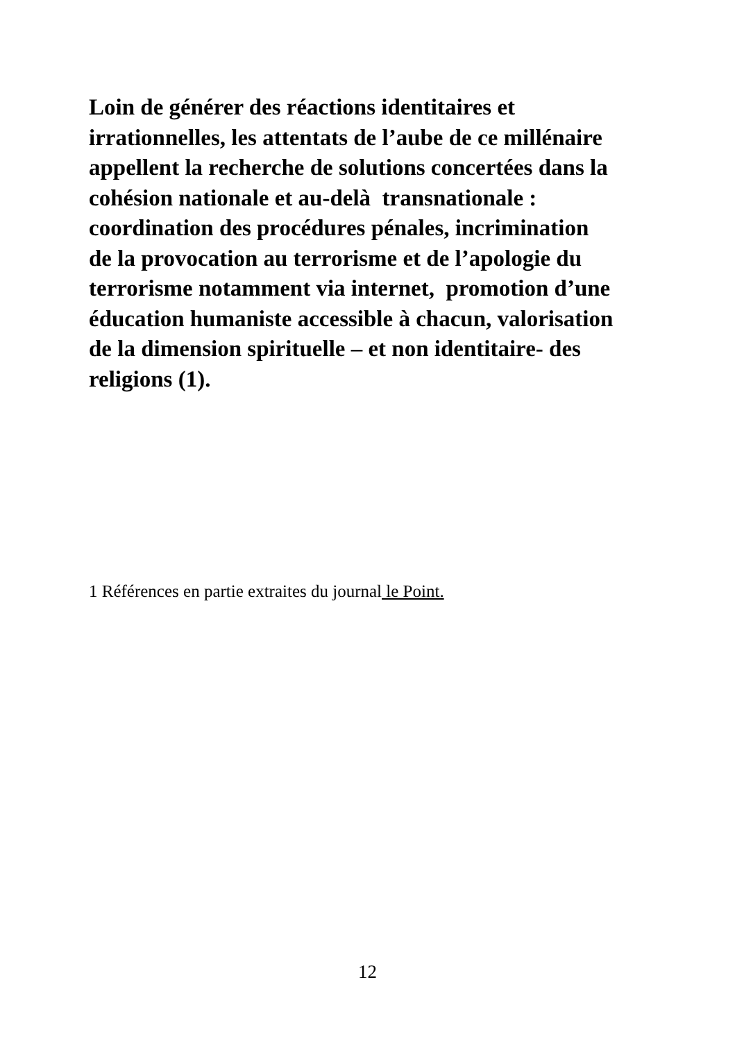Loin de générer des réactions identitaires et
irrationnelles, les attentats de l’aube de ce millénaire
appellent la recherche de solutions concertées dans la
cohésion nationale et au-delà transnationale :
coordination des procédures pénales, incrimination
de la provocation au terrorisme et de l’apologie du
terrorisme notamment via internet, promotion d’une
éducation humaniste accessible à chacun, valorisation
de la dimension spirituelle – et non identitaire- des
religions (1).
1 Références en partie extraites du journal le Point.
12